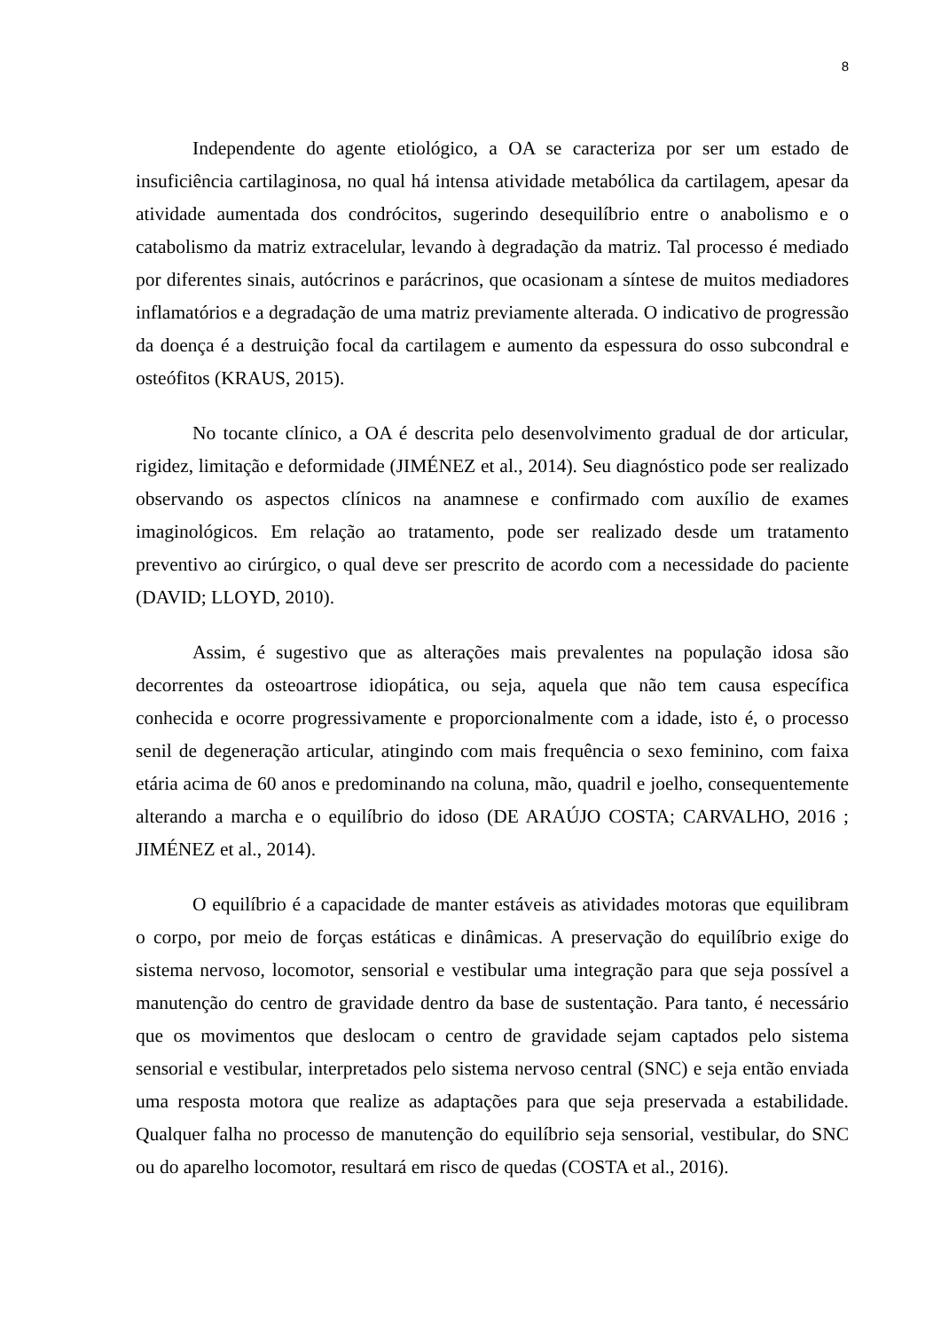8
Independente do agente etiológico, a OA se caracteriza por ser um estado de insuficiência cartilaginosa, no qual há intensa atividade metabólica da cartilagem, apesar da atividade aumentada dos condrócitos, sugerindo desequilíbrio entre o anabolismo e o catabolismo da matriz extracelular, levando à degradação da matriz. Tal processo é mediado por diferentes sinais, autócrinos e parácrinos, que ocasionam a síntese de muitos mediadores inflamatórios e a degradação de uma matriz previamente alterada. O indicativo de progressão da doença é a destruição focal da cartilagem e aumento da espessura do osso subcondral e osteófitos (KRAUS, 2015).
No tocante clínico, a OA é descrita pelo desenvolvimento gradual de dor articular, rigidez, limitação e deformidade (JIMÉNEZ et al., 2014). Seu diagnóstico pode ser realizado observando os aspectos clínicos na anamnese e confirmado com auxílio de exames imaginológicos. Em relação ao tratamento, pode ser realizado desde um tratamento preventivo ao cirúrgico, o qual deve ser prescrito de acordo com a necessidade do paciente (DAVID; LLOYD, 2010).
Assim, é sugestivo que as alterações mais prevalentes na população idosa são decorrentes da osteoartrose idiopática, ou seja, aquela que não tem causa específica conhecida e ocorre progressivamente e proporcionalmente com a idade, isto é, o processo senil de degeneração articular, atingindo com mais frequência o sexo feminino, com faixa etária acima de 60 anos e predominando na coluna, mão, quadril e joelho, consequentemente alterando a marcha e o equilíbrio do idoso (DE ARAÚJO COSTA; CARVALHO, 2016 ; JIMÉNEZ et al., 2014).
O equilíbrio é a capacidade de manter estáveis as atividades motoras que equilibram o corpo, por meio de forças estáticas e dinâmicas. A preservação do equilíbrio exige do sistema nervoso, locomotor, sensorial e vestibular uma integração para que seja possível a manutenção do centro de gravidade dentro da base de sustentação. Para tanto, é necessário que os movimentos que deslocam o centro de gravidade sejam captados pelo sistema sensorial e vestibular, interpretados pelo sistema nervoso central (SNC) e seja então enviada uma resposta motora que realize as adaptações para que seja preservada a estabilidade. Qualquer falha no processo de manutenção do equilíbrio seja sensorial, vestibular, do SNC ou do aparelho locomotor, resultará em risco de quedas (COSTA et al., 2016).